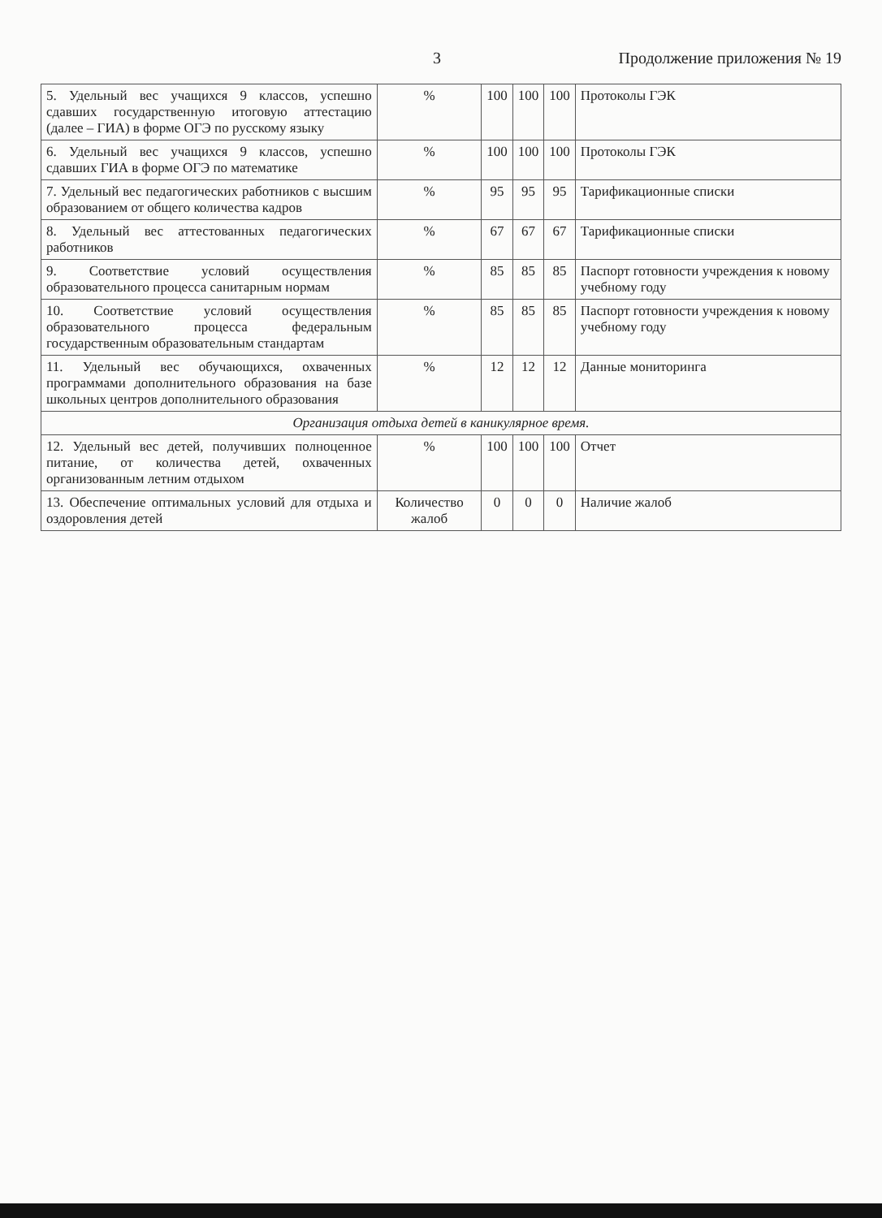3 Продолжение приложения № 19
| 5. Удельный вес учащихся 9 классов, успешно сдавших государственную итоговую аттестацию (далее – ГИА) в форме ОГЭ по русскому языку | % | 100 | 100 | 100 | Протоколы ГЭК |
| 6. Удельный вес учащихся 9 классов, успешно сдавших ГИА в форме ОГЭ по математике | % | 100 | 100 | 100 | Протоколы ГЭК |
| 7. Удельный вес педагогических работников с высшим образованием от общего количества кадров | % | 95 | 95 | 95 | Тарификационные списки |
| 8. Удельный вес аттестованных педагогических работников | % | 67 | 67 | 67 | Тарификационные списки |
| 9. Соответствие условий осуществления образовательного процесса санитарным нормам | % | 85 | 85 | 85 | Паспорт готовности учреждения к новому учебному году |
| 10. Соответствие условий осуществления образовательного процесса федеральным государственным образовательным стандартам | % | 85 | 85 | 85 | Паспорт готовности учреждения к новому учебному году |
| 11. Удельный вес обучающихся, охваченных программами дополнительного образования на базе школьных центров дополнительного образования | % | 12 | 12 | 12 | Данные мониторинга |
| Организация отдыха детей в каникулярное время. | | | | | |
| 12. Удельный вес детей, получивших полноценное питание, от количества детей, охваченных организованным летним отдыхом | % | 100 | 100 | 100 | Отчет |
| 13. Обеспечение оптимальных условий для отдыха и оздоровления детей | Количество жалоб | 0 | 0 | 0 | Наличие жалоб |